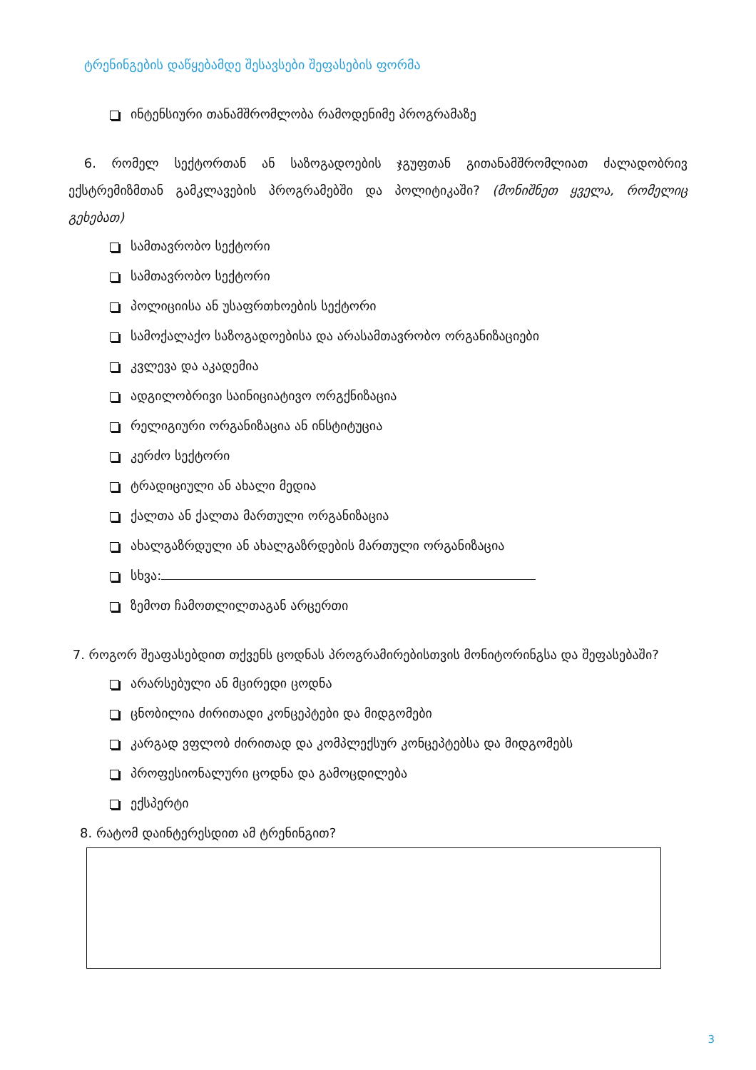ტრენინგების დაწყებამდე შესავსები შეფასების ფორმა
ინტენსიური თანამშრომლობა რამოდენიმე პროგრამაზე
6. რომელ სექტორთან ან საზოგადოების ჯგუფთან გითანამშრომლიათ ძალადობრივ ექსტრემიზმთან გამკლავების პროგრამებში და პოლიტიკაში? (მონიშნეთ ყველა, რომელიც გეხებათ)
სამთავრობო სექტორი
სამთავრობო სექტორი
პოლიციისა ან უსაფრთხოების სექტორი
სამოქალაქო საზოგადოებისა და არასამთავრობო ორგანიზაციები
კვლევა და აკადემია
ადგილობრივი საინიციატივო ორგქნიზაცია
რელიგიური ორგანიზაცია ან ინსტიტუცია
კერძო სექტორი
ტრადიციული ან ახალი მედია
ქალთა ან ქალთა მართული ორგანიზაცია
ახალგაზრდული ან ახალგაზრდების მართული ორგანიზაცია
სხვა:
ზემოთ ჩამოთლილთაგან არცერთი
7. როგორ შეაფასებდით თქვენს ცოდნას პროგრამირებისთვის მონიტორინგსა და შეფასებაში?
არარსებული ან მცირედი ცოდნა
ცნობილია ძირითადი კონცეპტები და მიდგომები
კარგად ვფლობ ძირითად და კომპლექსურ კონცეპტებსა და მიდგომებს
პროფესიონალური ცოდნა და გამოცდილება
ექსპერტი
8. რატომ დაინტერესდით ამ ტრენინგით?
3